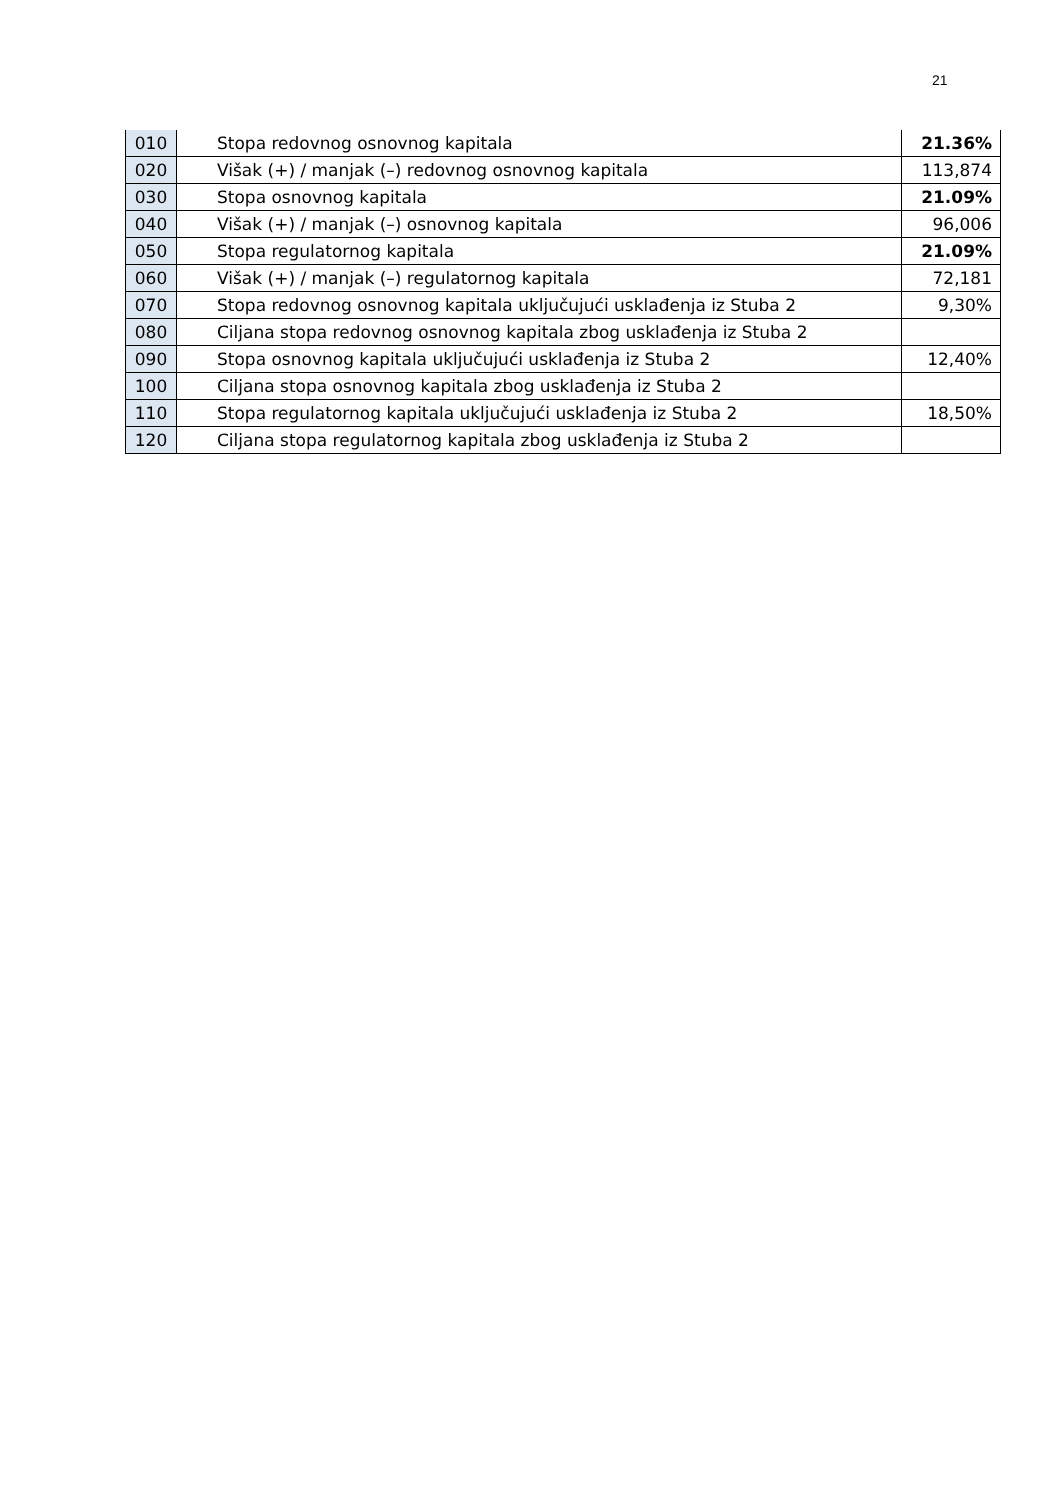21
| 010 | Stopa redovnog osnovnog kapitala | 21.36% |
| 020 | Višak (+) / manjak (–) redovnog osnovnog kapitala | 113,874 |
| 030 | Stopa osnovnog kapitala | 21.09% |
| 040 | Višak (+) / manjak (–) osnovnog kapitala | 96,006 |
| 050 | Stopa regulatornog kapitala | 21.09% |
| 060 | Višak (+) / manjak (–) regulatornog kapitala | 72,181 |
| 070 | Stopa redovnog osnovnog kapitala uključujući usklađenja iz Stuba 2 | 9,30% |
| 080 | Ciljana stopa redovnog osnovnog kapitala zbog usklađenja iz Stuba 2 | |
| 090 | Stopa osnovnog kapitala uključujući usklađenja iz Stuba 2 | 12,40% |
| 100 | Ciljana stopa osnovnog kapitala zbog usklađenja iz Stuba 2 | |
| 110 | Stopa regulatornog kapitala uključujući usklađenja iz Stuba 2 | 18,50% |
| 120 | Ciljana stopa regulatornog kapitala zbog usklađenja iz Stuba 2 | |